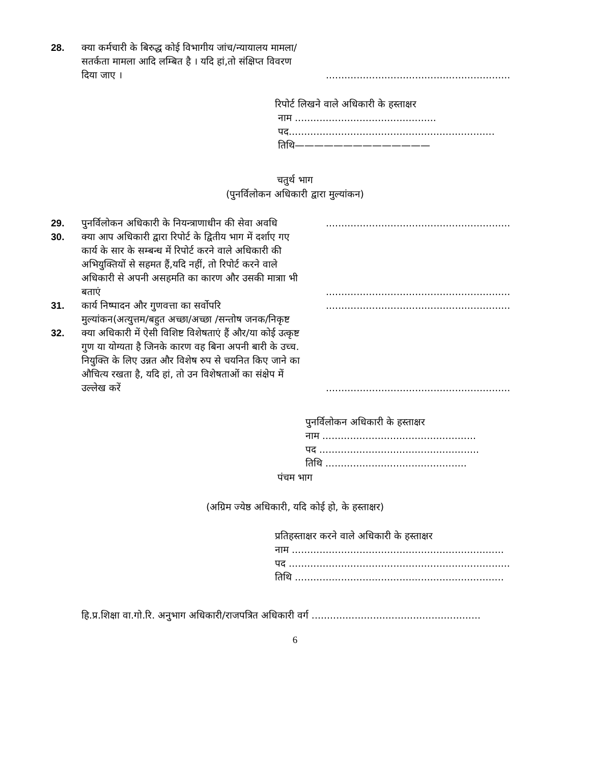28. क्या कर्मचारी के बिरुद्ध कोई विभागीय जांच/न्यायालय मामला/सतर्कता मामला आदि लम्बित है । यदि हां,तो संक्षिप्त विवरण दिया जाए ।............................................................
रिपोर्ट लिखने वाले अधिकारी के हस्ताक्षर
नाम ..............................................
पद...................................................................
तिथि——————————————
चतुर्थ भाग
(पुनर्विलोकन अधिकारी द्वारा मुल्यांकन)
29. पुनर्विलोकन अधिकारी के नियन्त्राणाधीन की सेवा अवधि............................................................
30. क्या आप अधिकारी द्वारा रिपोर्ट के द्वितीय भाग में दर्शाए गए कार्य के सार के सम्बन्ध में रिपोर्ट करने वाले अधिकारी की अभियुक्तियों से सहमत हैं,यदि नहीं, तो रिपोर्ट करने वाले अधिकारी से अपनी असहमति का कारण और उसकी मात्राा भी बताएं............................................................
31. कार्य निष्पादन और गुणवत्ता का सर्वोपरि............................................................
मुल्यांकन(अत्युत्तम/बहुत अच्छा/अच्छा /सन्तोष जनक/निकृष्ट
32. क्या अधिकारी में ऐसी विशिष्ट विशेषताएं हैं और/या कोई उत्कृष्ट गुण या योग्यता है जिनके कारण वह बिना अपनी बारी के उच्च. नियुक्ति के लिए उन्नत और विशेष रुप से चयनित किए जाने का औचित्य रखता है, यदि हां, तो उन विशेषताओं का संक्षेप में उल्लेख करें............................................................
पुनर्विलोकन अधिकारी के हस्ताक्षर
नाम ..................................................
पद ....................................................
तिथि ..............................................
पंचम भाग
(अग्रिम ज्येष्ठ अधिकारी, यदि कोई हो, के हस्ताक्षर)
प्रतिहस्ताक्षर करने वाले अधिकारी के हस्ताक्षर
नाम .....................................................................
पद ........................................................................
तिथि ....................................................................
हि.प्र.शिक्षा वा.गो.रि. अनुभाग अधिकारी/राजपत्रित अधिकारी वर्ग .......................................................
6